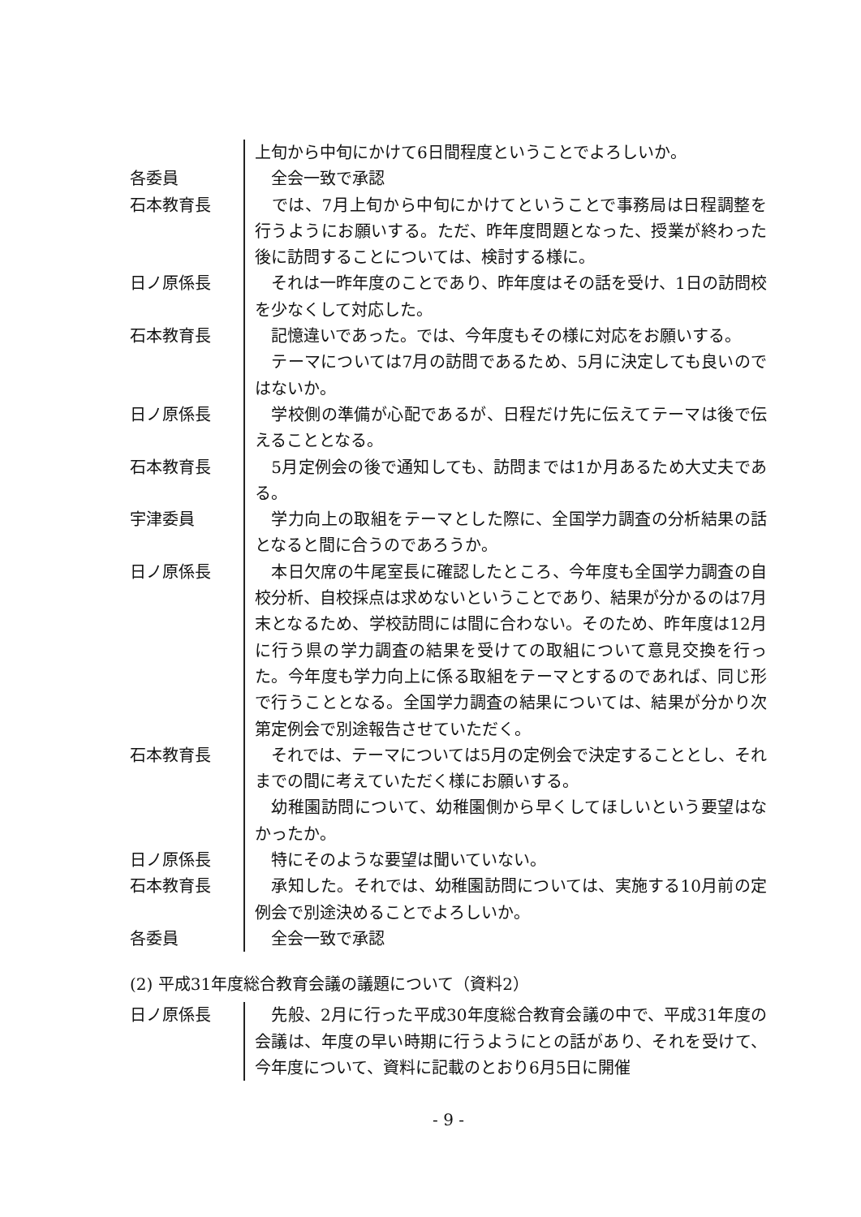上旬から中旬にかけて6日間程度ということでよろしいか。
各委員 　全会一致で承認
石本教育長 　では、7月上旬から中旬にかけてということで事務局は日程調整を行うようにお願いする。ただ、昨年度問題となった、授業が終わった後に訪問することについては、検討する様に。
日ノ原係長 　それは一昨年度のことであり、昨年度はその話を受け、1日の訪問校を少なくして対応した。
石本教育長 　記憶違いであった。では、今年度もその様に対応をお願いする。
　テーマについては7月の訪問であるため、5月に決定しても良いのではないか。
日ノ原係長 　学校側の準備が心配であるが、日程だけ先に伝えてテーマは後で伝えることとなる。
石本教育長 　5月定例会の後で通知しても、訪問までは1か月あるため大丈夫である。
宇津委員 　学力向上の取組をテーマとした際に、全国学力調査の分析結果の話となると間に合うのであろうか。
日ノ原係長 　本日欠席の牛尾室長に確認したところ、今年度も全国学力調査の自校分析、自校採点は求めないということであり、結果が分かるのは7月末となるため、学校訪問には間に合わない。そのため、昨年度は12月に行う県の学力調査の結果を受けての取組について意見交換を行った。今年度も学力向上に係る取組をテーマとするのであれば、同じ形で行うこととなる。全国学力調査の結果については、結果が分かり次第定例会で別途報告させていただく。
石本教育長 　それでは、テーマについては5月の定例会で決定することとし、それまでの間に考えていただく様にお願いする。
　幼稚園訪問について、幼稚園側から早くしてほしいという要望はなかったか。
日ノ原係長 　特にそのような要望は聞いていない。
石本教育長 　承知した。それでは、幼稚園訪問については、実施する10月前の定例会で別途決めることでよろしいか。
各委員 　全会一致で承認
(2) 平成31年度総合教育会議の議題について（資料2）
日ノ原係長 　先般、2月に行った平成30年度総合教育会議の中で、平成31年度の会議は、年度の早い時期に行うようにとの話があり、それを受けて、今年度について、資料に記載のとおり6月5日に開催
- 9 -